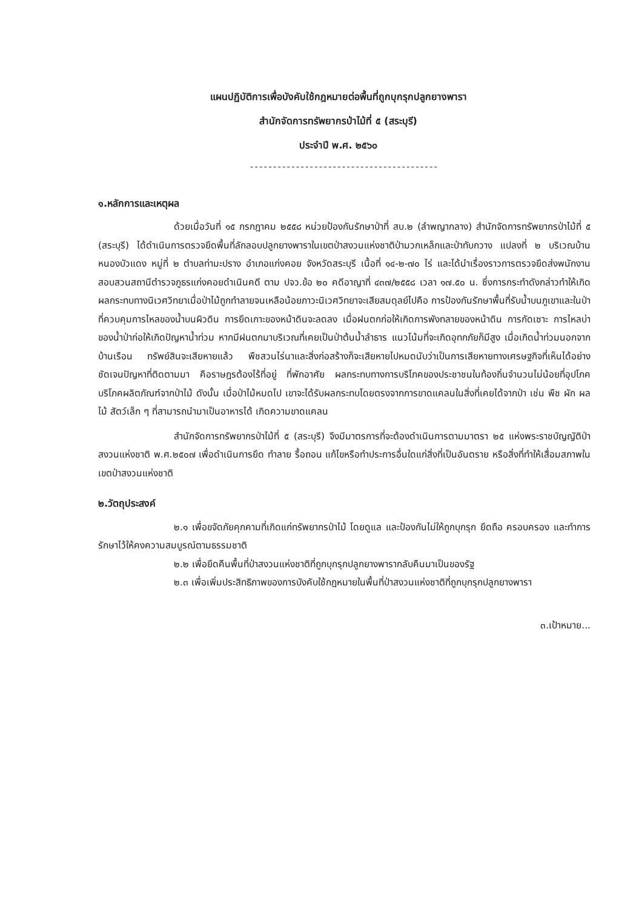แผนปฏิบัติการเพื่อบังคับใช้กฎหมายต่อพื้นที่ถูกบุกรุกปลูกยางพารา
สำนักจัดการทรัพยากรป่าไม้ที่ ๕ (สระบุรี)
ประจำปี พ.ศ. ๒๕๖๐
-----------------------------------------
๑.หลักการและเหตุผล
ด้วยเมื่อวันที่ ๑๕ กรกฎาคม ๒๕๕๘ หน่วยป้องกันรักษาป่าที่ สบ.๒ (ลำพญากลาง) สำนักจัดการทรัพยากรป่าไม้ที่ ๕ (สระบุรี) ได้ดำเนินการตรวจยึดพื้นที่ลักลอบปลูกยางพาราในเขตป่าสงวนแห่งชาติป่ามวกเหล็กและป่าทับกวาง แปลงที่ ๒ บริเวณบ้านหนองบัวแดง หมู่ที่ ๒ ตำบลท่ามะปราง อำเภอแก่งคอย จังหวัดสระบุรี เนื้อที่ ๑๔-๒-๗๐ ไร่ และได้นำเรื่องราวการตรวจยึดส่งพนักงานสอบสวนสถานีตำรวจภูธรแก่งคอยดำเนินคดี ตาม ปจว.ข้อ ๒๐ คดีอาญาที่ ๔๓๗/๒๕๕๘ เวลา ๑๗.๕๐ น. ซึ่งการกระทำดังกล่าวทำให้เกิดผลกระทบทางนิเวศวิทยาเมื่อป่าไม้ถูกทำลายจนเหลือน้อยภาวะนิเวศวิทยาจะเสียสมดุลย์ไปคือ การป้องกันรักษาพื้นที่รับน้ำบนภูเขาและในป่าที่ควบคุมการไหลของน้ำบนผิวดิน การยึดเกาะของหน้าดินจะลดลง เมื่อฝนตกก่อให้เกิดการพังทลายของหน้าดิน การกัดเซาะ การไหลบ่าของน้ำป่าก่อให้เกิดปัญหาน้ำท่วม หากมีฝนตกมาบริเวณที่เคยเป็นป่าต้นน้ำลำธาร แนวโน้มที่จะเกิดอุทกภัยก็มีสูง เมื่อเกิดน้ำท่วมนอกจากบ้านเรือน ทรัพย์สินจะเสียหายแล้ว พืชสวนไร่นาและสิ่งก่อสร้างก็จะเสียหายไปหมดนับว่าเป็นการเสียหายทางเศรษฐกิจที่เห็นได้อย่างชัดเจนปัญหาที่ติดตามมา คือราษฎรต้องไร้ที่อยู่ ที่พักอาศัย ผลกระทบทางการบริโภคของประชาชนในท้องถิ่นจำนวนไม่น้อยที่อุปโภคบริโภคผลิตภัณฑ์จากป่าไม้ ดังนั้น เมื่อป่าไม้หมดไป เขาจะได้รับผลกระทบโดยตรงจากการขาดแคลนในสิ่งที่เคยได้จากป่า เช่น พืช ผัก ผลไม้ สัตว์เล็ก ๆ ที่สามารถนำมาเป็นอาหารได้ เกิดความขาดแคลน
สำนักจัดการทรัพยากรป่าไม้ที่ ๕ (สระบุรี) จึงมีมาตรการที่จะต้องดำเนินการตามมาตรา ๒๕ แห่งพระราชบัญญัติป่าสงวนแห่งชาติ พ.ศ.๒๕๐๗ เพื่อดำเนินการยึด ทำลาย รื้อถอน แก้ไขหรือทำประการอื่นใดแก่สิ่งที่เป็นอันตราย หรือสิ่งที่ทำให้เสื่อมสภาพในเขตป่าสงวนแห่งชาติ
๒.วัตถุประสงค์
๒.๑ เพื่อขจัดภัยคุกคามที่เกิดแก่ทรัพยากรป่าไม้ โดยดูแล และป้องกันไม่ให้ถูกบุกรุก ยึดถือ ครอบครอง และทำการรักษาไว้ให้คงความสมบูรณ์ตามธรรมชาติ
๒.๒ เพื่อยึดคืนพื้นที่ป่าสงวนแห่งชาติที่ถูกบุกรุกปลูกยางพารากลับคืนมาเป็นของรัฐ
๒.๓ เพื่อเพิ่มประสิทธิภาพของการบังคับใช้กฎหมายในพื้นที่ป่าสงวนแห่งชาติที่ถูกบุกรุกปลูกยางพารา
๓.เป้าหมาย...